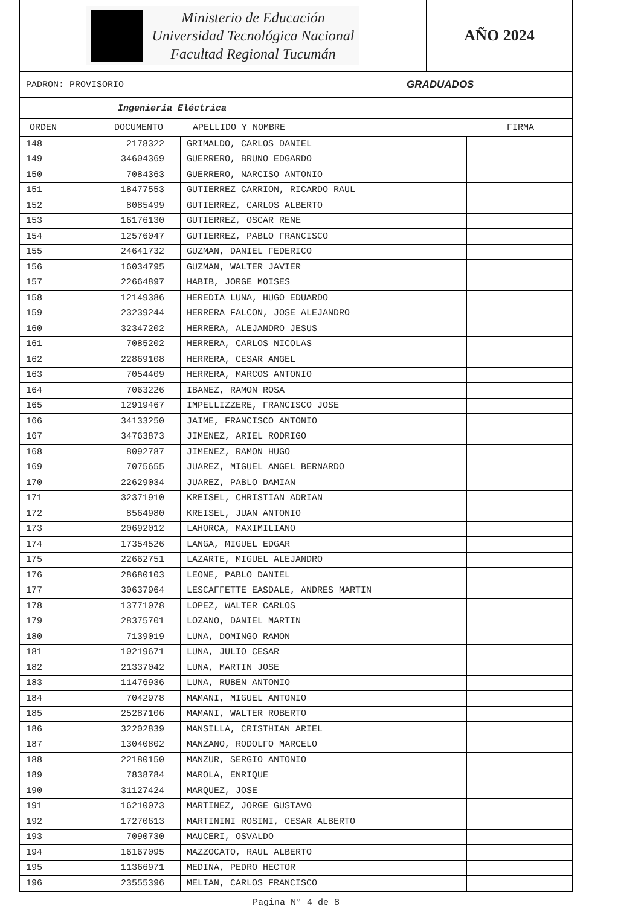Ministerio de Educación
Universidad Tecnológica Nacional
Facultad Regional Tucumán
AÑO 2024
PADRON: PROVISORIO GRADUADOS
Ingeniería Eléctrica
ORDEN DOCUMENTO APELLIDO Y NOMBRE FIRMA
| 148 | 2178322 | GRIMALDO, CARLOS DANIEL | |
| 149 | 34604369 | GUERRERO, BRUNO EDGARDO | |
| 150 | 7084363 | GUERRERO, NARCISO ANTONIO | |
| 151 | 18477553 | GUTIERREZ CARRION, RICARDO RAUL | |
| 152 | 8085499 | GUTIERREZ, CARLOS ALBERTO | |
| 153 | 16176130 | GUTIERREZ, OSCAR RENE | |
| 154 | 12576047 | GUTIERREZ, PABLO FRANCISCO | |
| 155 | 24641732 | GUZMAN, DANIEL FEDERICO | |
| 156 | 16034795 | GUZMAN, WALTER JAVIER | |
| 157 | 22664897 | HABIB, JORGE MOISES | |
| 158 | 12149386 | HEREDIA LUNA, HUGO EDUARDO | |
| 159 | 23239244 | HERRERA FALCON, JOSE ALEJANDRO | |
| 160 | 32347202 | HERRERA, ALEJANDRO JESUS | |
| 161 | 7085202 | HERRERA, CARLOS NICOLAS | |
| 162 | 22869108 | HERRERA, CESAR ANGEL | |
| 163 | 7054409 | HERRERA, MARCOS ANTONIO | |
| 164 | 7063226 | IBANEZ, RAMON ROSA | |
| 165 | 12919467 | IMPELLIZZERE, FRANCISCO JOSE | |
| 166 | 34133250 | JAIME, FRANCISCO ANTONIO | |
| 167 | 34763873 | JIMENEZ, ARIEL RODRIGO | |
| 168 | 8092787 | JIMENEZ, RAMON HUGO | |
| 169 | 7075655 | JUAREZ, MIGUEL ANGEL BERNARDO | |
| 170 | 22629034 | JUAREZ, PABLO DAMIAN | |
| 171 | 32371910 | KREISEL, CHRISTIAN ADRIAN | |
| 172 | 8564980 | KREISEL, JUAN ANTONIO | |
| 173 | 20692012 | LAHORCA, MAXIMILIANO | |
| 174 | 17354526 | LANGA, MIGUEL EDGAR | |
| 175 | 22662751 | LAZARTE, MIGUEL ALEJANDRO | |
| 176 | 28680103 | LEONE, PABLO DANIEL | |
| 177 | 30637964 | LESCAFFETTE EASDALE, ANDRES MARTIN | |
| 178 | 13771078 | LOPEZ, WALTER CARLOS | |
| 179 | 28375701 | LOZANO, DANIEL MARTIN | |
| 180 | 7139019 | LUNA, DOMINGO RAMON | |
| 181 | 10219671 | LUNA, JULIO CESAR | |
| 182 | 21337042 | LUNA, MARTIN JOSE | |
| 183 | 11476936 | LUNA, RUBEN ANTONIO | |
| 184 | 7042978 | MAMANI, MIGUEL ANTONIO | |
| 185 | 25287106 | MAMANI, WALTER ROBERTO | |
| 186 | 32202839 | MANSILLA, CRISTHIAN ARIEL | |
| 187 | 13040802 | MANZANO, RODOLFO MARCELO | |
| 188 | 22180150 | MANZUR, SERGIO ANTONIO | |
| 189 | 7838784 | MAROLA, ENRIQUE | |
| 190 | 31127424 | MARQUEZ, JOSE | |
| 191 | 16210073 | MARTINEZ, JORGE GUSTAVO | |
| 192 | 17270613 | MARTININI ROSINI, CESAR ALBERTO | |
| 193 | 7090730 | MAUCERI, OSVALDO | |
| 194 | 16167095 | MAZZOCATO, RAUL ALBERTO | |
| 195 | 11366971 | MEDINA, PEDRO HECTOR | |
| 196 | 23555396 | MELIAN, CARLOS FRANCISCO | |
Pagina N° 4 de 8